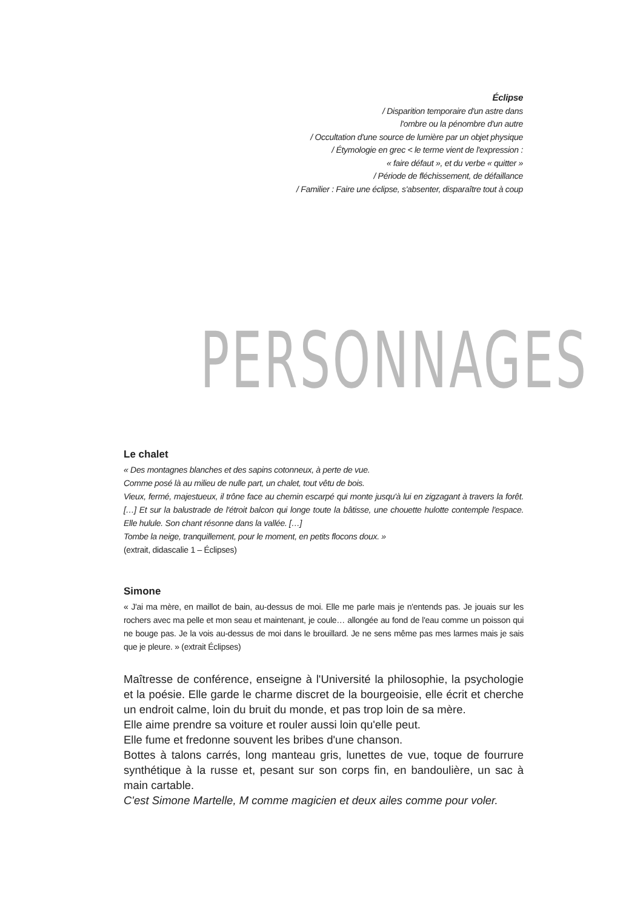Éclipse
/ Disparition temporaire d'un astre dans
l'ombre ou la pénombre d'un autre
/ Occultation d'une source de lumière par un objet physique
/ Étymologie en grec < le terme vient de l'expression :
« faire défaut », et du verbe « quitter »
/ Période de fléchissement, de défaillance
/ Familier : Faire une éclipse, s'absenter, disparaître tout à coup
PERSONNAGES
Le chalet
« Des montagnes blanches et des sapins cotonneux, à perte de vue.
Comme posé là au milieu de nulle part, un chalet, tout vêtu de bois.
Vieux, fermé, majestueux, il trône face au chemin escarpé qui monte jusqu'à lui en zigzagant à travers la forêt. […] Et sur la balustrade de l'étroit balcon qui longe toute la bâtisse, une chouette hulotte contemple l'espace. Elle hulule. Son chant résonne dans la vallée. […]
Tombe la neige, tranquillement, pour le moment, en petits flocons doux. »
(extrait, didascalie 1 – Éclipses)
Simone
« J'ai ma mère, en maillot de bain, au-dessus de moi. Elle me parle mais je n'entends pas. Je jouais sur les rochers avec ma pelle et mon seau et maintenant, je coule… allongée au fond de l'eau comme un poisson qui ne bouge pas. Je la vois au-dessus de moi dans le brouillard. Je ne sens même pas mes larmes mais je sais que je pleure. » (extrait Éclipses)
Maîtresse de conférence, enseigne à l'Université la philosophie, la psychologie et la poésie. Elle garde le charme discret de la bourgeoisie, elle écrit et cherche un endroit calme, loin du bruit du monde, et pas trop loin de sa mère.
Elle aime prendre sa voiture et rouler aussi loin qu'elle peut.
Elle fume et fredonne souvent les bribes d'une chanson.
Bottes à talons carrés, long manteau gris, lunettes de vue, toque de fourrure synthétique à la russe et, pesant sur son corps fin, en bandoulière, un sac à main cartable.
C'est Simone Martelle, M comme magicien et deux ailes comme pour voler.